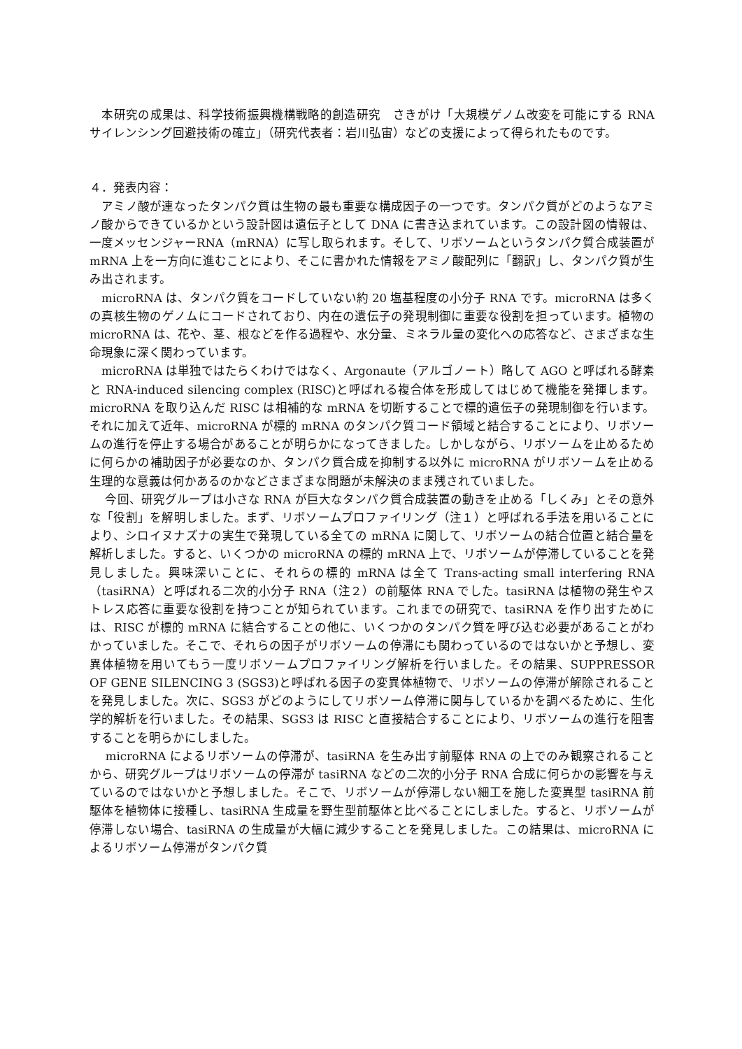本研究の成果は、科学技術振興機構戦略的創造研究　さきがけ「大規模ゲノム改変を可能にする RNA サイレンシング回避技術の確立」（研究代表者：岩川弘宙）などの支援によって得られたものです。
４．発表内容：
　アミノ酸が連なったタンパク質は生物の最も重要な構成因子の一つです。タンパク質がどのようなアミノ酸からできているかという設計図は遺伝子として DNA に書き込まれています。この設計図の情報は、一度メッセンジャーRNA（mRNA）に写し取られます。そして、リボソームというタンパク質合成装置が mRNA 上を一方向に進むことにより、そこに書かれた情報をアミノ酸配列に「翻訳」し、タンパク質が生み出されます。
　microRNA は、タンパク質をコードしていない約 20 塩基程度の小分子 RNA です。microRNA は多くの真核生物のゲノムにコードされており、内在の遺伝子の発現制御に重要な役割を担っています。植物の microRNA は、花や、茎、根などを作る過程や、水分量、ミネラル量の変化への応答など、さまざまな生命現象に深く関わっています。
　microRNA は単独ではたらくわけではなく、Argonaute（アルゴノート）略して AGO と呼ばれる酵素と RNA-induced silencing complex (RISC)と呼ばれる複合体を形成してはじめて機能を発揮します。microRNA を取り込んだ RISC は相補的な mRNA を切断することで標的遺伝子の発現制御を行います。それに加えて近年、microRNA が標的 mRNA のタンパク質コード領域と結合することにより、リボソームの進行を停止する場合があることが明らかになってきました。しかしながら、リボソームを止めるために何らかの補助因子が必要なのか、タンパク質合成を抑制する以外に microRNA がリボソームを止める生理的な意義は何かあるのかなどさまざまな問題が未解決のまま残されていました。
　 今回、研究グループは小さな RNA が巨大なタンパク質合成装置の動きを止める「しくみ」とその意外な「役割」を解明しました。まず、リボソームプロファイリング（注１）と呼ばれる手法を用いることにより、シロイヌナズナの実生で発現している全ての mRNA に関して、リボソームの結合位置と結合量を解析しました。すると、いくつかの microRNA の標的 mRNA 上で、リボソームが停滞していることを発見しました。興味深いことに、それらの標的 mRNA は全て Trans-acting small interfering RNA（tasiRNA）と呼ばれる二次的小分子 RNA（注２）の前駆体 RNA でした。tasiRNA は植物の発生やストレス応答に重要な役割を持つことが知られています。これまでの研究で、tasiRNA を作り出すためには、RISC が標的 mRNA に結合することの他に、いくつかのタンパク質を呼び込む必要があることがわかっていました。そこで、それらの因子がリボソームの停滞にも関わっているのではないかと予想し、変異体植物を用いてもう一度リボソームプロファイリング解析を行いました。その結果、SUPPRESSOR OF GENE SILENCING 3 (SGS3)と呼ばれる因子の変異体植物で、リボソームの停滞が解除されることを発見しました。次に、SGS3 がどのようにしてリボソーム停滞に関与しているかを調べるために、生化学的解析を行いました。その結果、SGS3 は RISC と直接結合することにより、リボソームの進行を阻害することを明らかにしました。
　 microRNA によるリボソームの停滞が、tasiRNA を生み出す前駆体 RNA の上でのみ観察されることから、研究グループはリボソームの停滞が tasiRNA などの二次的小分子 RNA 合成に何らかの影響を与えているのではないかと予想しました。そこで、リボソームが停滞しない細工を施した変異型 tasiRNA 前駆体を植物体に接種し、tasiRNA 生成量を野生型前駆体と比べることにしました。すると、リボソームが停滞しない場合、tasiRNA の生成量が大幅に減少することを発見しました。この結果は、microRNA によるリボソーム停滞がタンパク質